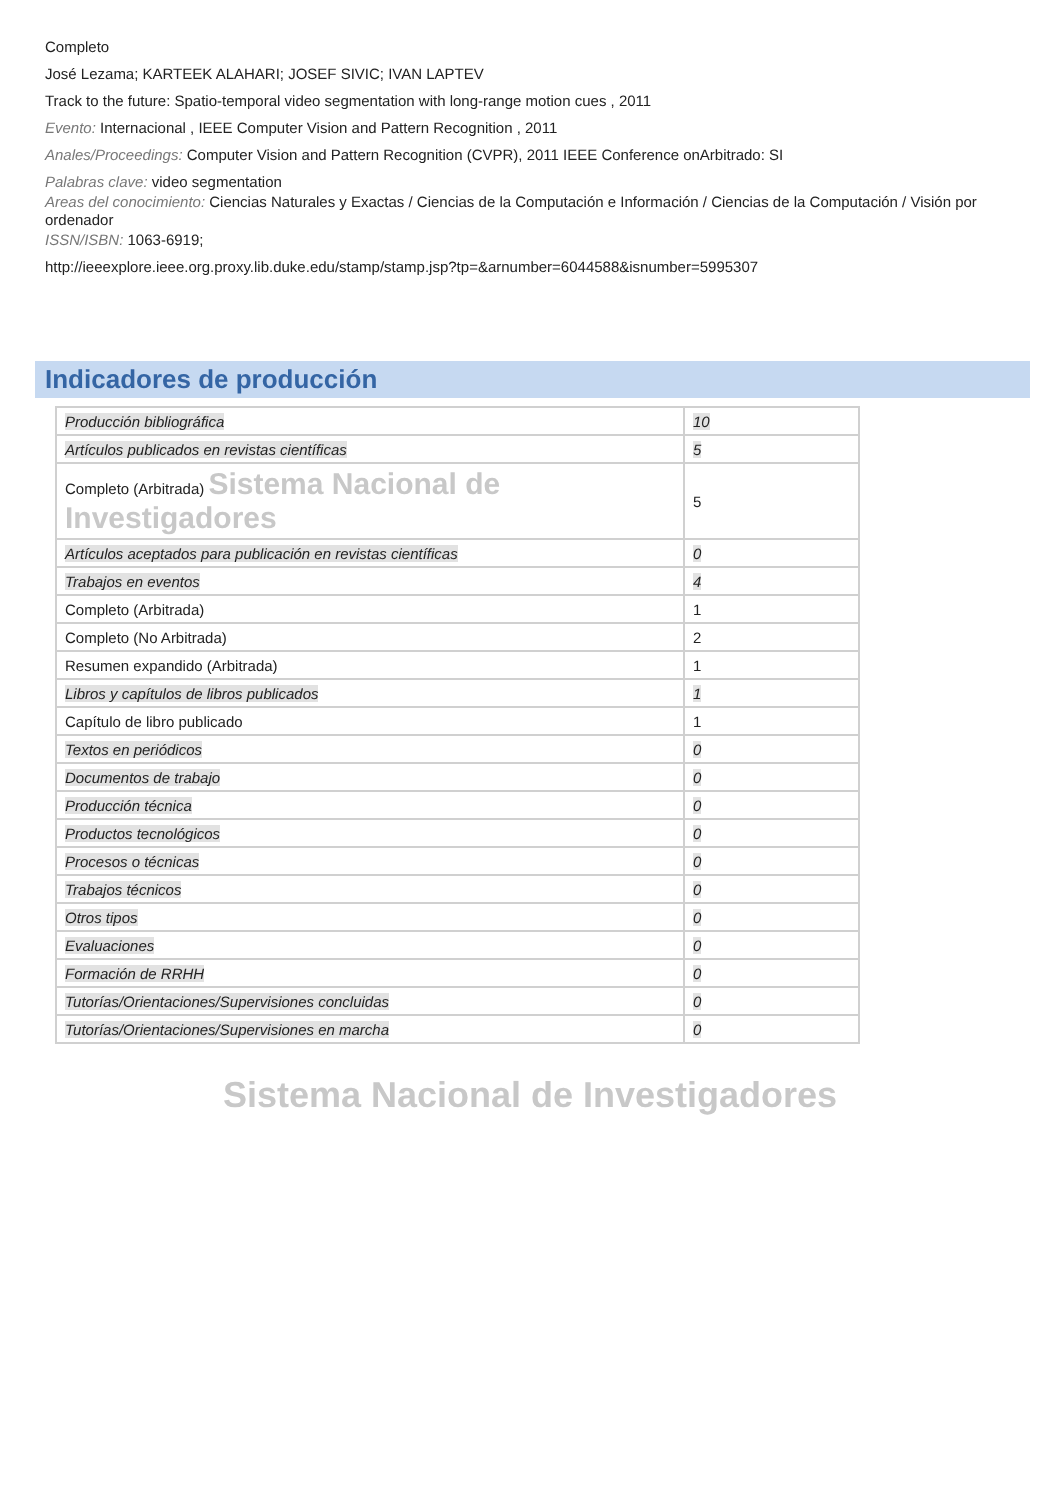Completo
José Lezama; KARTEEK ALAHARI; JOSEF SIVIC; IVAN LAPTEV
Track to the future: Spatio-temporal video segmentation with long-range motion cues , 2011
Evento: Internacional , IEEE Computer Vision and Pattern Recognition , 2011
Anales/Proceedings: Computer Vision and Pattern Recognition (CVPR), 2011 IEEE Conference onArbitrado: SI
Palabras clave: video segmentation
Areas del conocimiento: Ciencias Naturales y Exactas / Ciencias de la Computación e Información / Ciencias de la Computación / Visión por ordenador
ISSN/ISBN: 1063-6919;
http://ieeexplore.ieee.org.proxy.lib.duke.edu/stamp/stamp.jsp?tp=&arnumber=6044588&isnumber=5995307
Indicadores de producción
| Producción bibliográfica | 10 |
| Artículos publicados en revistas científicas | 5 |
| Completo (Arbitrada) Sistema Nacional de Investigadores | 5 |
| Artículos aceptados para publicación en revistas científicas | 0 |
| Trabajos en eventos | 4 |
| Completo (Arbitrada) | 1 |
| Completo (No Arbitrada) | 2 |
| Resumen expandido (Arbitrada) | 1 |
| Libros y capítulos de libros publicados | 1 |
| Capítulo de libro publicado | 1 |
| Textos en periódicos | 0 |
| Documentos de trabajo | 0 |
| Producción técnica | 0 |
| Productos tecnológicos | 0 |
| Procesos o técnicas | 0 |
| Trabajos técnicos | 0 |
| Otros tipos | 0 |
| Evaluaciones | 0 |
| Formación de RRHH | 0 |
| Tutorías/Orientaciones/Supervisiones concluidas | 0 |
| Tutorías/Orientaciones/Supervisiones en marcha | 0 |
Sistema Nacional de Investigadores